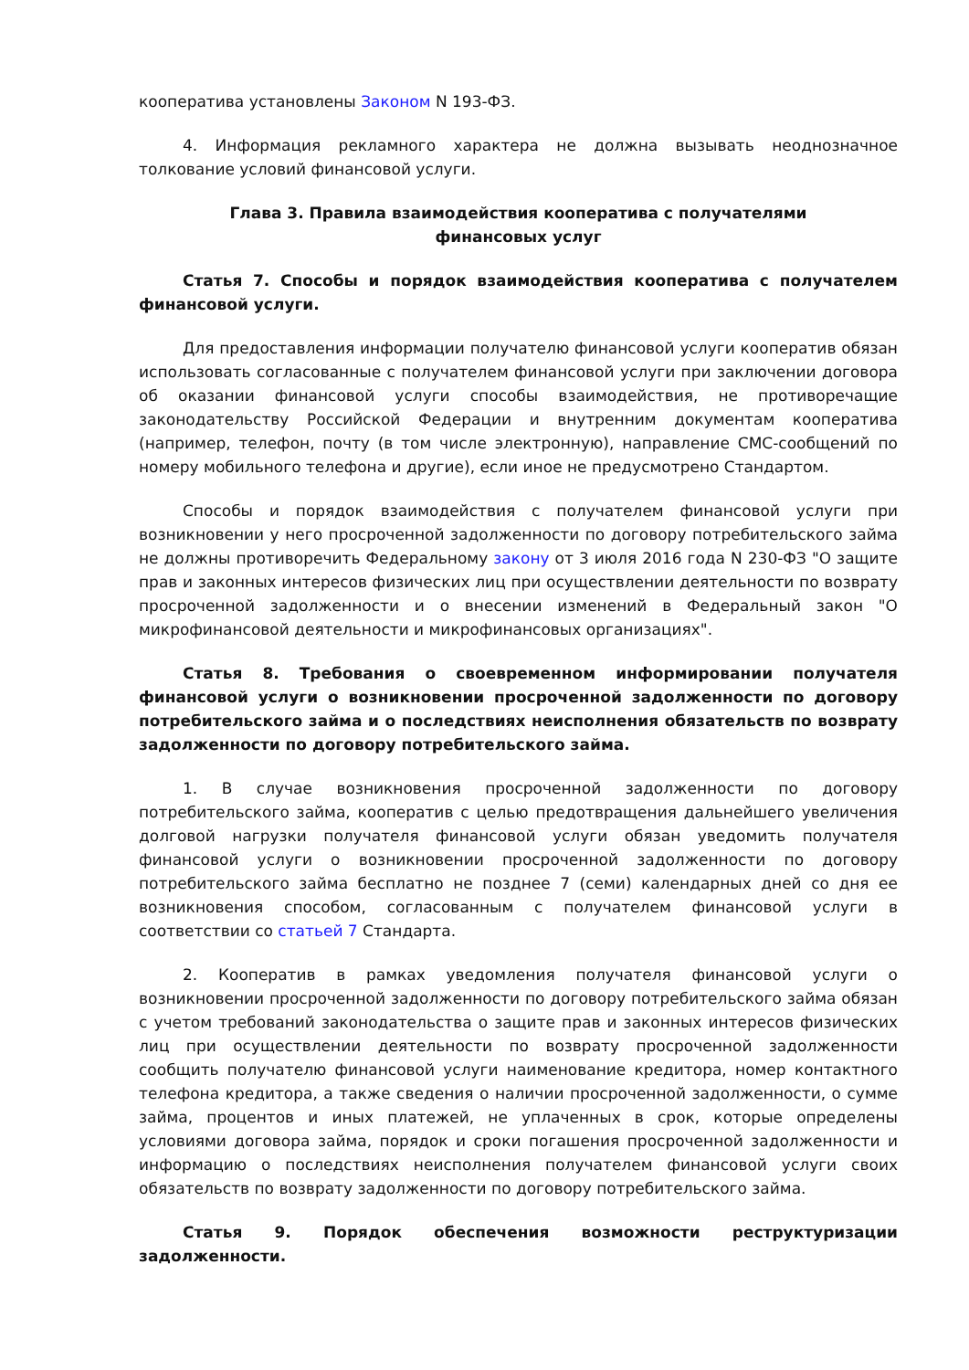кооператива установлены Законом N 193-ФЗ.
4. Информация рекламного характера не должна вызывать неоднозначное толкование условий финансовой услуги.
Глава 3. Правила взаимодействия кооператива с получателями
финансовых услуг
Статья 7. Способы и порядок взаимодействия кооператива с получателем финансовой услуги.
Для предоставления информации получателю финансовой услуги кооператив обязан использовать согласованные с получателем финансовой услуги при заключении договора об оказании финансовой услуги способы взаимодействия, не противоречащие законодательству Российской Федерации и внутренним документам кооператива (например, телефон, почту (в том числе электронную), направление СМС-сообщений по номеру мобильного телефона и другие), если иное не предусмотрено Стандартом.
Способы и порядок взаимодействия с получателем финансовой услуги при возникновении у него просроченной задолженности по договору потребительского займа не должны противоречить Федеральному закону от 3 июля 2016 года N 230-ФЗ "О защите прав и законных интересов физических лиц при осуществлении деятельности по возврату просроченной задолженности и о внесении изменений в Федеральный закон "О микрофинансовой деятельности и микрофинансовых организациях".
Статья 8. Требования о своевременном информировании получателя финансовой услуги о возникновении просроченной задолженности по договору потребительского займа и о последствиях неисполнения обязательств по возврату задолженности по договору потребительского займа.
1. В случае возникновения просроченной задолженности по договору потребительского займа, кооператив с целью предотвращения дальнейшего увеличения долговой нагрузки получателя финансовой услуги обязан уведомить получателя финансовой услуги о возникновении просроченной задолженности по договору потребительского займа бесплатно не позднее 7 (семи) календарных дней со дня ее возникновения способом, согласованным с получателем финансовой услуги в соответствии со статьей 7 Стандарта.
2. Кооператив в рамках уведомления получателя финансовой услуги о возникновении просроченной задолженности по договору потребительского займа обязан с учетом требований законодательства о защите прав и законных интересов физических лиц при осуществлении деятельности по возврату просроченной задолженности сообщить получателю финансовой услуги наименование кредитора, номер контактного телефона кредитора, а также сведения о наличии просроченной задолженности, о сумме займа, процентов и иных платежей, не уплаченных в срок, которые определены условиями договора займа, порядок и сроки погашения просроченной задолженности и информацию о последствиях неисполнения получателем финансовой услуги своих обязательств по возврату задолженности по договору потребительского займа.
Статья 9. Порядок обеспечения возможности реструктуризации задолженности.